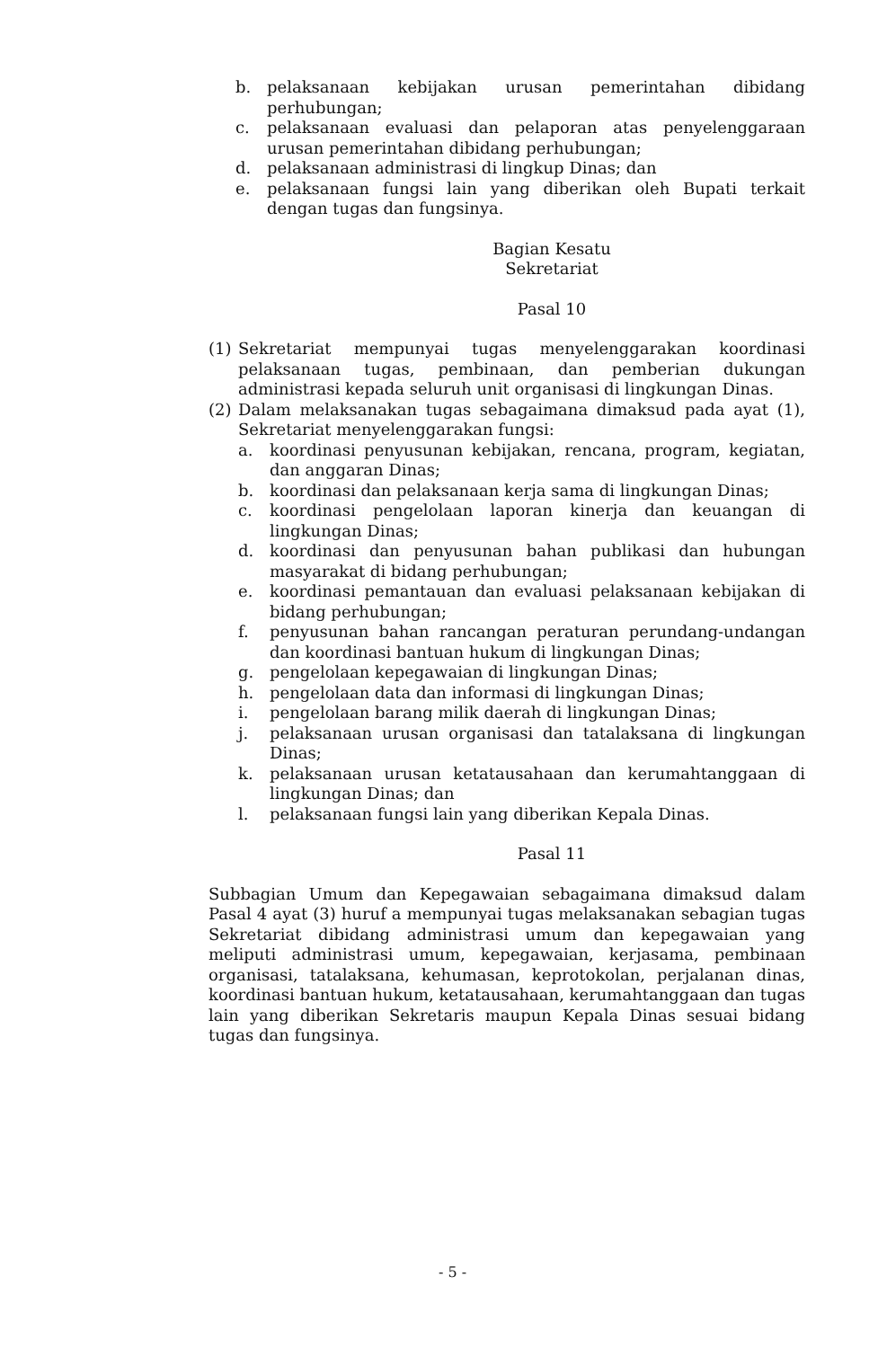b. pelaksanaan kebijakan urusan pemerintahan dibidang perhubungan;
c. pelaksanaan evaluasi dan pelaporan atas penyelenggaraan urusan pemerintahan dibidang perhubungan;
d. pelaksanaan administrasi di lingkup Dinas; dan
e. pelaksanaan fungsi lain yang diberikan oleh Bupati terkait dengan tugas dan fungsinya.
Bagian Kesatu
Sekretariat
Pasal 10
(1) Sekretariat mempunyai tugas menyelenggarakan koordinasi pelaksanaan tugas, pembinaan, dan pemberian dukungan administrasi kepada seluruh unit organisasi di lingkungan Dinas.
(2) Dalam melaksanakan tugas sebagaimana dimaksud pada ayat (1), Sekretariat menyelenggarakan fungsi:
a. koordinasi penyusunan kebijakan, rencana, program, kegiatan, dan anggaran Dinas;
b. koordinasi dan pelaksanaan kerja sama di lingkungan Dinas;
c. koordinasi pengelolaan laporan kinerja dan keuangan di lingkungan Dinas;
d. koordinasi dan penyusunan bahan publikasi dan hubungan masyarakat di bidang perhubungan;
e. koordinasi pemantauan dan evaluasi pelaksanaan kebijakan di bidang perhubungan;
f. penyusunan bahan rancangan peraturan perundang-undangan dan koordinasi bantuan hukum di lingkungan Dinas;
g. pengelolaan kepegawaian di lingkungan Dinas;
h. pengelolaan data dan informasi di lingkungan Dinas;
i. pengelolaan barang milik daerah di lingkungan Dinas;
j. pelaksanaan urusan organisasi dan tatalaksana di lingkungan Dinas;
k. pelaksanaan urusan ketatausahaan dan kerumahtanggaan di lingkungan Dinas; dan
l. pelaksanaan fungsi lain yang diberikan Kepala Dinas.
Pasal 11
Subbagian Umum dan Kepegawaian sebagaimana dimaksud dalam Pasal 4 ayat (3) huruf a mempunyai tugas melaksanakan sebagian tugas Sekretariat dibidang administrasi umum dan kepegawaian yang meliputi administrasi umum, kepegawaian, kerjasama, pembinaan organisasi, tatalaksana, kehumasan, keprotokolan, perjalanan dinas, koordinasi bantuan hukum, ketatausahaan, kerumahtanggaan dan tugas lain yang diberikan Sekretaris maupun Kepala Dinas sesuai bidang tugas dan fungsinya.
- 5 -